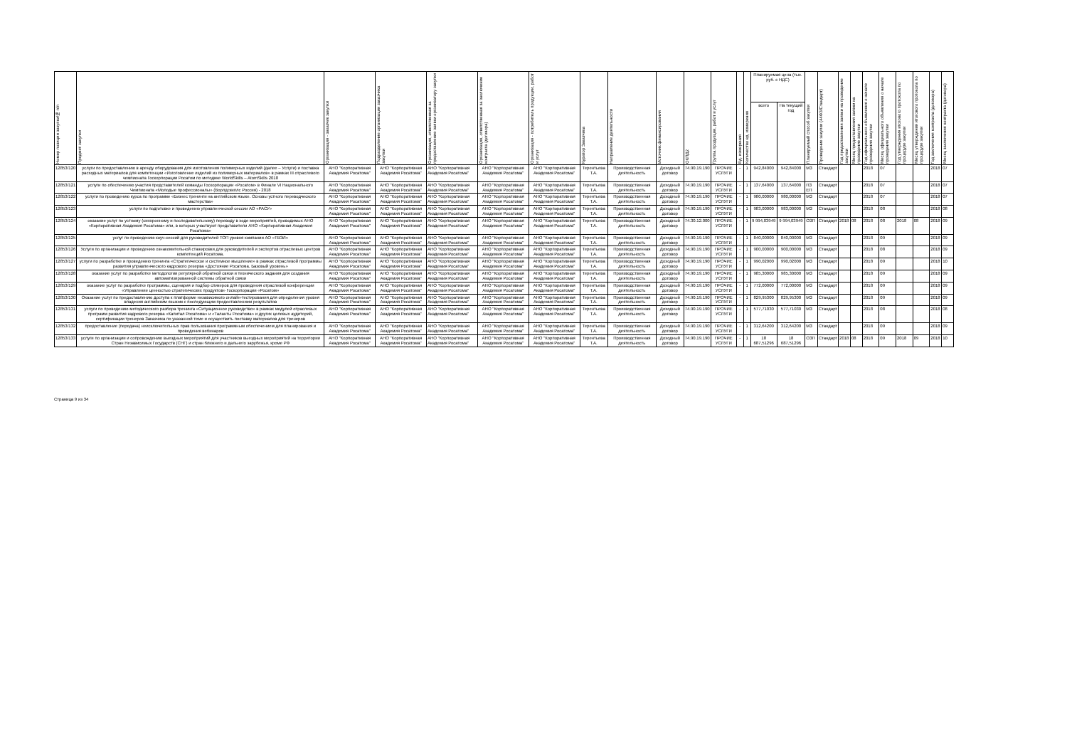| Номер позиции закупки/№ п/п | Предмет закупки | Организация - заказчик закупки | Подразделение организации заказчика закупки | Организация, ответственная за предоставление заявки организатору закупки | Организация, ответственная за заключение контракта (договора) | Организация - потребитель продукции, работ и услуг | Куратор Заказчика | Направление деятельности | Источник финансирования | ОКПД2 | Группа продукции, работ и услуг | Ед. измерения | Количество ед. измерения | Планируемая цена (тыс. руб. с НДС) | | Планируемый способ закупки | Проведение закупки (44ФЗ/Стандарт) | Год предоставления заявки на проведение закупки | Месяц предоставления заявки на проведение закупки | Год официального объявления о начале проведения закупки | Месяц официального объявления о начале проведения закупки | Год утверждения итогового протокола по процедуре закупки | Месяц утверждения итогового протокола по процедуре закупки | Год заключения контракта (договора) | Месяц заключения контракта (договора) |
| --- | --- | --- | --- | --- | --- | --- | --- | --- | --- | --- | --- | --- | --- | --- | --- | --- | --- | --- | --- | --- | --- | --- | --- | --- | --- |
| | | | | | | | | | | | | | | всего | На текущий год | | | | | | | | | | |
| 12853/120 | услуги по предоставлению в аренду оборудования для изготовления полимерных изделий (далее – Услуги) и поставка расходных материалов для компетенции «Изготовление изделий из полимерных материалов» в рамках III отраслевого чемпионата Госкорпорации Росатом по методике WorldSkills – AtomSkills 2018 | АНО "Корпоративная Академия Росатома" | АНО "Корпоративная Академия Росатома" | АНО "Корпоративная Академия Росатома" | АНО "Корпоративная Академия Росатома" | АНО "Корпоративная Академия Росатома" | Терентьева Т.А. | Производственная деятельность | Доходный договор | 74.90.19.190 | ПРОЧИЕ УСЛУГИ | - | 1 | 942,84000 | 942,84000 | МЗ | Стандарт | | | 2018 | 07 | | | 2018 | 07 |
| 12853/121 | услуги по обеспечению участия представителей команды Госкорпорации «Росатом» в Финале VI Национального Чемпионата «Молодые профессионалы» (Ворлдскиллс Россия) - 2018 | АНО "Корпоративная Академия Росатома" | АНО "Корпоративная Академия Росатома" | АНО "Корпоративная Академия Росатома" | АНО "Корпоративная Академия Росатома" | АНО "Корпоративная Академия Росатома" | Терентьева Т.А. | Производственная деятельность | Доходный договор | 74.90.19.190 | ПРОЧИЕ УСЛУГИ | - | 1 | 137,64000 | 137,64000 | ПЗ ЕП | Стандарт | | | 2018 | 07 | | | 2018 | 07 |
| 12853/122 | услуги по проведению курса по программе «Бизнес тренинги на английском языке. Основы устного переводческого мастерства» | АНО "Корпоративная Академия Росатома" | АНО "Корпоративная Академия Росатома" | АНО "Корпоративная Академия Росатома" | АНО "Корпоративная Академия Росатома" | АНО "Корпоративная Академия Росатома" | Терентьева Т.А. | Производственная деятельность | Доходный договор | 74.90.19.190 | ПРОЧИЕ УСЛУГИ | - | 1 | 980,00000 | 980,00000 | МЗ | Стандарт | | | 2018 | 07 | | | 2018 | 07 |
| 12853/123 | услуги по подготовке и проведению управленческой сессии АО «РАСУ» | АНО "Корпоративная Академия Росатома" | АНО "Корпоративная Академия Росатома" | АНО "Корпоративная Академия Росатома" | АНО "Корпоративная Академия Росатома" | АНО "Корпоративная Академия Росатома" | Терентьева Т.А. | Производственная деятельность | Доходный договор | 74.90.19.190 | ПРОЧИЕ УСЛУГИ | - | 1 | 983,00000 | 983,00000 | МЗ | Стандарт | | | 2018 | 08 | | | 2018 | 08 |
| 12853/124 | оказание услуг по устному (синхронному и последовательному) переводу в ходе мероприятий, проводимых АНО «Корпоративная Академия Росатома» или, в которых участвуют представители АНО «Корпоративная Академия Росатома» | АНО "Корпоративная Академия Росатома" | АНО "Корпоративная Академия Росатома" | АНО "Корпоративная Академия Росатома" | АНО "Корпоративная Академия Росатома" | АНО "Корпоративная Академия Росатома" | Терентьева Т.А. | Производственная деятельность | Доходный договор | 74.30.12.000 | ПРОЧИЕ УСЛУГИ | - | 1 | 9 994,03949 | 9 994,03949 | ОЗП | Стандарт | 2018 | 08 | 2018 | 08 | 2018 | 08 | 2018 | 09 |
| 12853/125 | услуг по проведению коуч-сессий для руководителей ТОП уровня компании АО «ТВЭЛ» | АНО "Корпоративная Академия Росатома" | АНО "Корпоративная Академия Росатома" | АНО "Корпоративная Академия Росатома" | АНО "Корпоративная Академия Росатома" | АНО "Корпоративная Академия Росатома" | Терентьева Т.А. | Производственная деятельность | Доходный договор | 74.90.19.190 | ПРОЧИЕ УСЛУГИ | - | 1 | 840,00000 | 840,00000 | МЗ | Стандарт | | | 2018 | 09 | | | 2018 | 09 |
| 12853/126 | Услуги по организации и проведению ознакомительной стажировки для руководителей и экспертов отраслевых центров компетенций Росатома. | АНО "Корпоративная Академия Росатома" | АНО "Корпоративная Академия Росатома" | АНО "Корпоративная Академия Росатома" | АНО "Корпоративная Академия Росатома" | АНО "Корпоративная Академия Росатома" | Терентьева Т.А. | Производственная деятельность | Доходный договор | 74.90.19.190 | ПРОЧИЕ УСЛУГИ | - | 1 | 900,00000 | 900,00000 | МЗ | Стандарт | | | 2018 | 08 | | | 2018 | 09 |
| 12853/127 | услуги по разработке и проведению тренинга «Стратегическое и системное мышление» в рамках отраслевой программы развития управленческого кадрового резерва «Достояние Росатома. Базовый уровень» | АНО "Корпоративная Академия Росатома" | АНО "Корпоративная Академия Росатома" | АНО "Корпоративная Академия Росатома" | АНО "Корпоративная Академия Росатома" | АНО "Корпоративная Академия Росатома" | Терентьева Т.А. | Производственная деятельность | Доходный договор | 74.90.19.190 | ПРОЧИЕ УСЛУГИ | - | 1 | 990,02000 | 990,02000 | МЗ | Стандарт | | | 2018 | 09 | | | 2018 | 10 |
| 12853/128 | оказание услуг по разработке методологии регулярной обратной связи и технического задания для создания автоматизированной системы обратной связи | АНО "Корпоративная Академия Росатома" | АНО "Корпоративная Академия Росатома" | АНО "Корпоративная Академия Росатома" | АНО "Корпоративная Академия Росатома" | АНО "Корпоративная Академия Росатома" | Терентьева Т.А. | Производственная деятельность | Доходный договор | 74.90.19.190 | ПРОЧИЕ УСЛУГИ | - | 1 | 985,30000 | 985,30000 | МЗ | Стандарт | | | 2018 | 09 | | | 2018 | 09 |
| 12853/129 | оказание услуг по разработке программы, сценария и подбор спикеров для проведения отраслевой конференции «Управление ценностью стратегических продуктов» Госкорпорации «Росатом» | АНО "Корпоративная Академия Росатома" | АНО "Корпоративная Академия Росатома" | АНО "Корпоративная Академия Росатома" | АНО "Корпоративная Академия Росатома" | АНО "Корпоративная Академия Росатома" | Терентьева Т.А. | Производственная деятельность | Доходный договор | 74.90.19.190 | ПРОЧИЕ УСЛУГИ | - | 1 | 772,00000 | 772,00000 | МЗ | Стандарт | | | 2018 | 09 | | | 2018 | 09 |
| 12853/130 | Оказание услуг по предоставлению доступа к платформе независимого онлайн-тестирования для определения уровня владения английским языком с последующим предоставлением результатов | АНО "Корпоративная Академия Росатома" | АНО "Корпоративная Академия Росатома" | АНО "Корпоративная Академия Росатома" | АНО "Корпоративная Академия Росатома" | АНО "Корпоративная Академия Росатома" | Терентьева Т.А. | Производственная деятельность | Доходный договор | 74.90.19.190 | ПРОЧИЕ УСЛУГИ | - | 1 | 829,95300 | 829,95300 | МЗ | Стандарт | | | 2018 | 09 | | | 2018 | 09 |
| 12853/131 | услуги по проведению методического разбора тренинга «Ситуационное руководство» в рамках модулей отраслевых программ развития кадрового резерва «Капитал Росатома» и «Таланты Росатома» и других целевых аудиторий, сертификации тренеров Заказчика по указанной теме и осуществить поставку материалов для тренеров | АНО "Корпоративная Академия Росатома" | АНО "Корпоративная Академия Росатома" | АНО "Корпоративная Академия Росатома" | АНО "Корпоративная Академия Росатома" | АНО "Корпоративная Академия Росатома" | Терентьева Т.А. | Производственная деятельность | Доходный договор | 74.90.19.190 | ПРОЧИЕ УСЛУГИ | - | 1 | 577,71030 | 577,71030 | МЗ | Стандарт | | | 2018 | 08 | | | 2018 | 08 |
| 12853/132 | предоставление (передача) неисключительных прав пользования программным обеспечением для планирования и проведения вебинаров | АНО "Корпоративная Академия Росатома" | АНО "Корпоративная Академия Росатома" | АНО "Корпоративная Академия Росатома" | АНО "Корпоративная Академия Росатома" | АНО "Корпоративная Академия Росатома" | Терентьева Т.А. | Производственная деятельность | Доходный договор | 74.90.19.190 | ПРОЧИЕ УСЛУГИ | - | 1 | 312,64200 | 312,64200 | МЗ | Стандарт | | | 2018 | 09 | | | 2018 | 09 |
| 12853/133 | услуги по организации и сопровождению выездных мероприятий для участников выездных мероприятий на территории Стран Независимых Государств (СНГ) и стран ближнего и дальнего зарубежья, кроме РФ | АНО "Корпоративная Академия Росатома" | АНО "Корпоративная Академия Росатома" | АНО "Корпоративная Академия Росатома" | АНО "Корпоративная Академия Росатома" | АНО "Корпоративная Академия Росатома" | Терентьева Т.А. | Производственная деятельность | Доходный договор | 74.90.19.190 | ПРОЧИЕ УСЛУГИ | - | 1 | 18 687,51296 | 18 687,51296 | ОЗП | Стандарт | 2018 | 08 | 2018 | 09 | 2018 | 09 | 2018 | 10 |
Страница 9 из 34